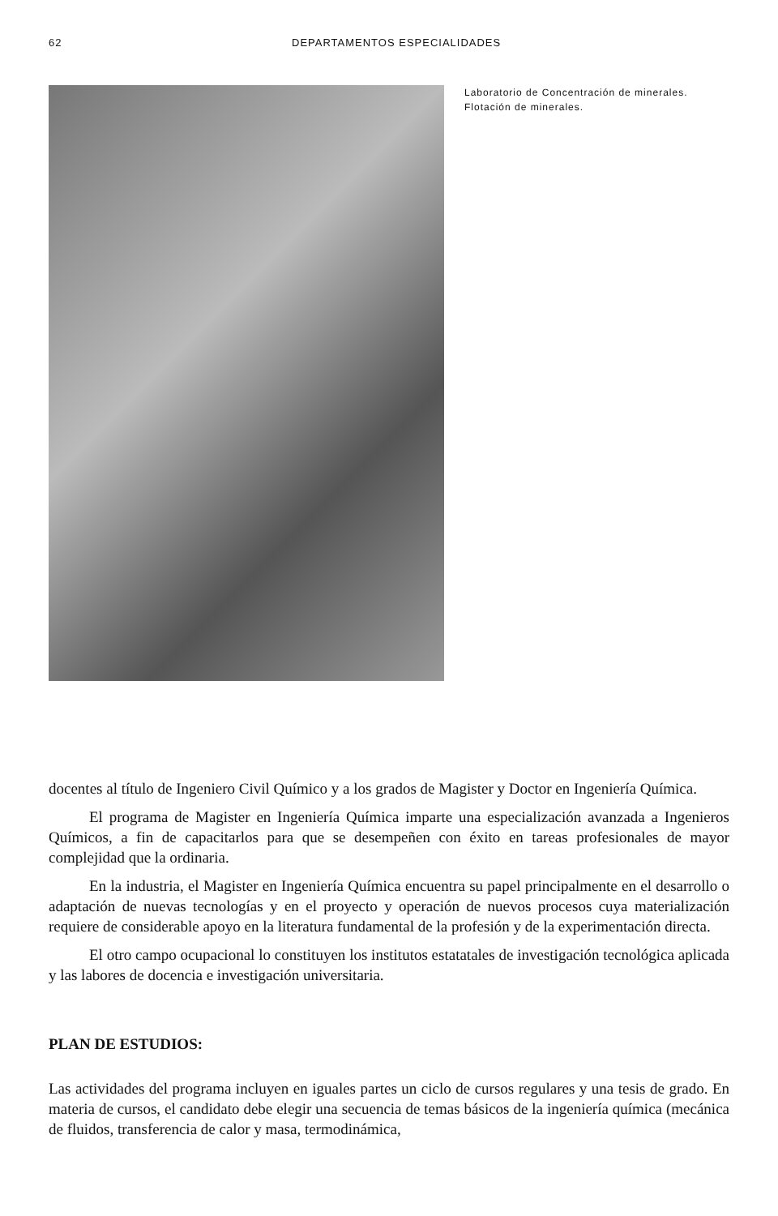62 DEPARTAMENTOS ESPECIALIDADES
Laboratorio de Concentración de minerales.
Flotación de minerales.
docentes al título de Ingeniero Civil Químico y a los grados de Magister y Doctor en Ingeniería Química.
El programa de Magister en Ingeniería Química imparte una especialización avanzada a Ingenieros Químicos, a fin de capacitarlos para que se desempeñen con éxito en tareas profesionales de mayor complejidad que la ordinaria.
En la industria, el Magister en Ingeniería Química encuentra su papel principalmente en el desarrollo o adaptación de nuevas tecnologías y en el proyecto y operación de nuevos procesos cuya materialización requiere de considerable apoyo en la literatura fundamental de la profesión y de la experimentación directa.
El otro campo ocupacional lo constituyen los institutos estatatales de investigación tecnológica aplicada y las labores de docencia e investigación universitaria.
PLAN DE ESTUDIOS:
Las actividades del programa incluyen en iguales partes un ciclo de cursos regulares y una tesis de grado. En materia de cursos, el candidato debe elegir una secuencia de temas básicos de la ingeniería química (mecánica de fluidos, transferencia de calor y masa, termodinámica,